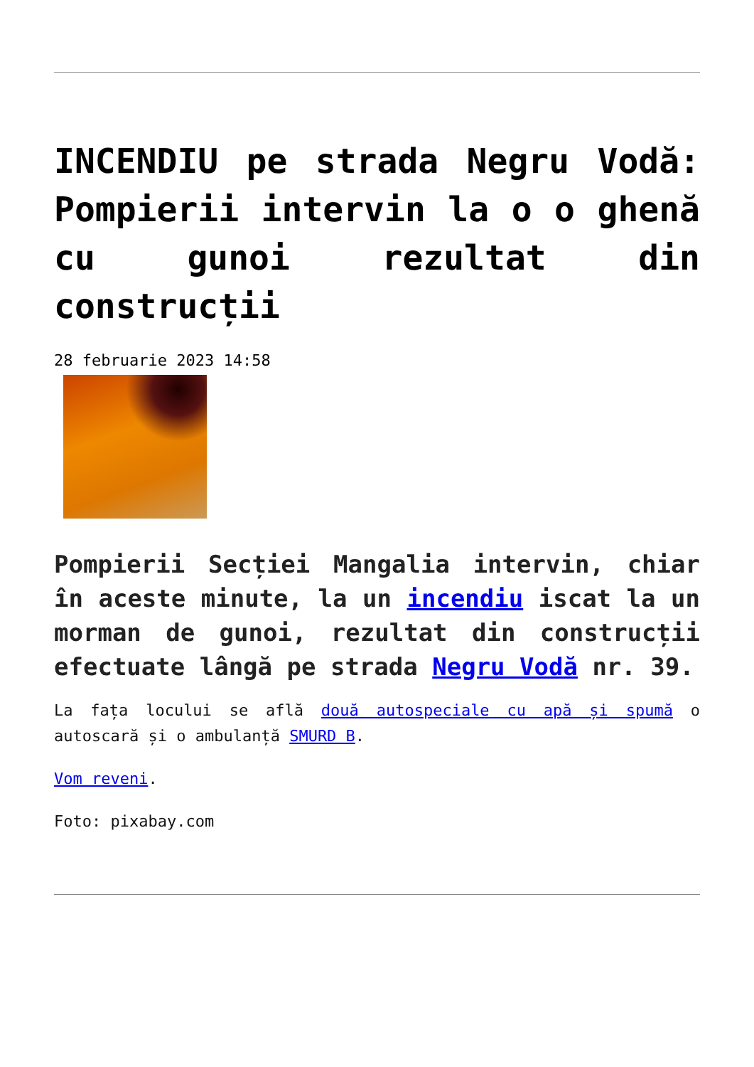INCENDIU pe strada Negru Vodă: Pompierii intervin la o o ghenă cu gunoi rezultat din construcții
28 februarie 2023 14:58
Pompierii Secției Mangalia intervin, chiar în aceste minute, la un incendiu iscat la un morman de gunoi, rezultat din construcții efectuate lângă pe strada Negru Vodă nr. 39.
La fața locului se află două autospeciale cu apă și spumă o autoscară și o ambulanță SMURD B.
Vom reveni.
Foto: pixabay.com